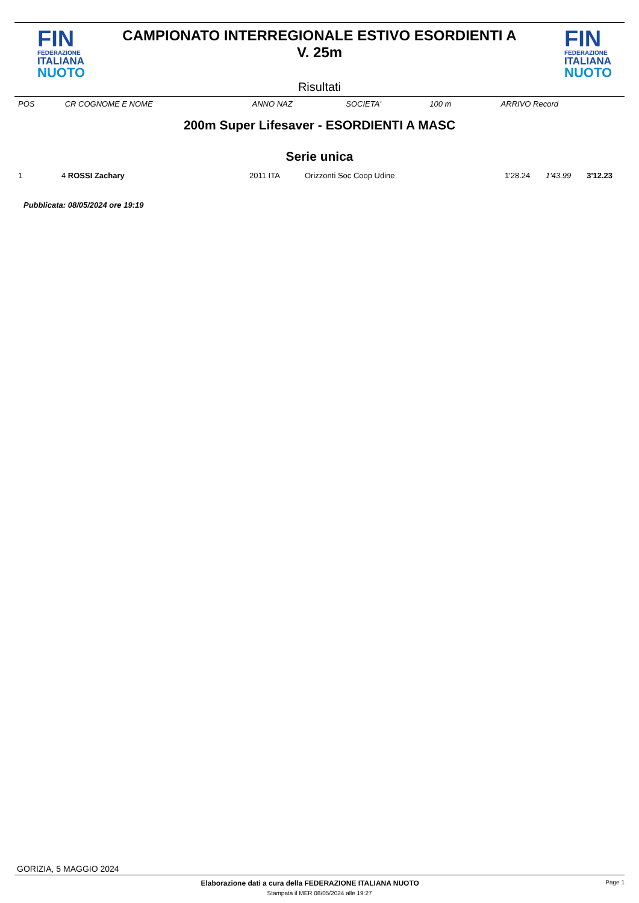FIN
FEDERAZIONE
ITALIANA
NUOTO
CAMPIONATO INTERREGIONALE ESTIVO ESORDIENTI A
V. 25m
Risultati
FIN
FEDERAZIONE
ITALIANA
NUOTO
| POS | CR COGNOME E NOME | ANNO NAZ | SOCIETA' | 100 m | | ARRIVO Record |
| --- | --- | --- | --- | --- | --- | --- |
200m Super Lifesaver - ESORDIENTI A MASC
Serie unica
| 1 | 4 ROSSI Zachary | 2011 ITA | Orizzonti Soc Coop Udine | 1'28.24 | 1'43.99 | 3'12.23 |
Pubblicata: 08/05/2024 ore 19:19
GORIZIA, 5 MAGGIO 2024
Elaborazione dati a cura della FEDERAZIONE ITALIANA NUOTO Page 1
Stampata il MER 08/05/2024 alle 19:27